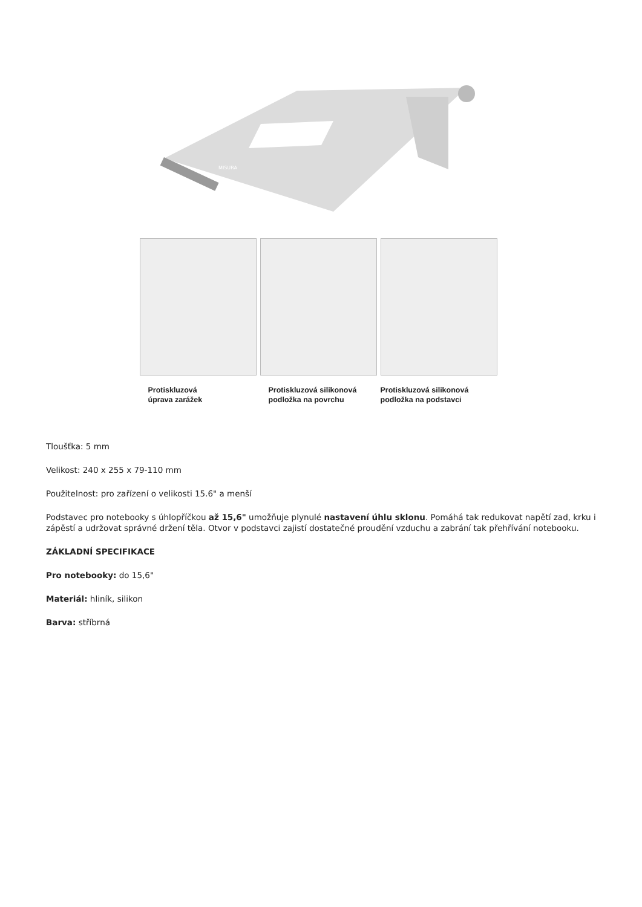MISURA
Protiskluzová
úprava zarážek
Protiskluzová silikonová
podložka na povrchu
Protiskluzová silikonová
podložka na podstavci
Tloušťka: 5 mm
Velikost: 240 x 255 x 79-110 mm
Použitelnost: pro zařízení o velikosti 15.6" a menší
Podstavec pro notebooky s úhlopříčkou až 15,6" umožňuje plynulé nastavení úhlu sklonu. Pomáhá tak redukovat napětí zad, krku i zápěstí a udržovat správné držení těla. Otvor v podstavci zajistí dostatečné proudění vzduchu a zabrání tak přehřívání notebooku.
ZÁKLADNÍ SPECIFIKACE
Pro notebooky: do 15,6"
Materiál: hliník, silikon
Barva: stříbrná